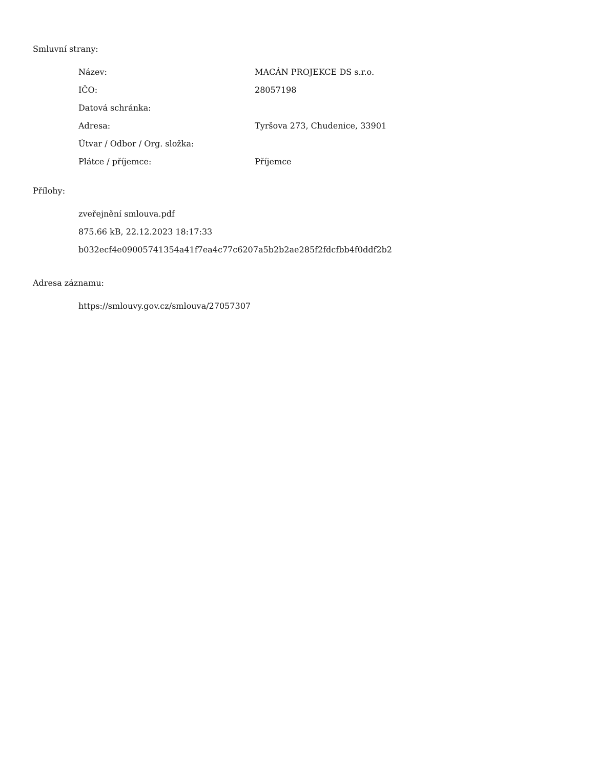Smluvní strany:
| Název: | MACÁN PROJEKCE DS s.r.o. |
| IČO: | 28057198 |
| Datová schránka: | |
| Adresa: | Tyršova 273, Chudenice, 33901 |
| Útvar / Odbor / Org. složka: | |
| Plátce / příjemce: | Příjemce |
Přílohy:
zveřejnění smlouva.pdf
875.66 kB, 22.12.2023 18:17:33
b032ecf4e09005741354a41f7ea4c77c6207a5b2b2ae285f2fdcfbb4f0ddf2b2
Adresa záznamu:
https://smlouvy.gov.cz/smlouva/27057307